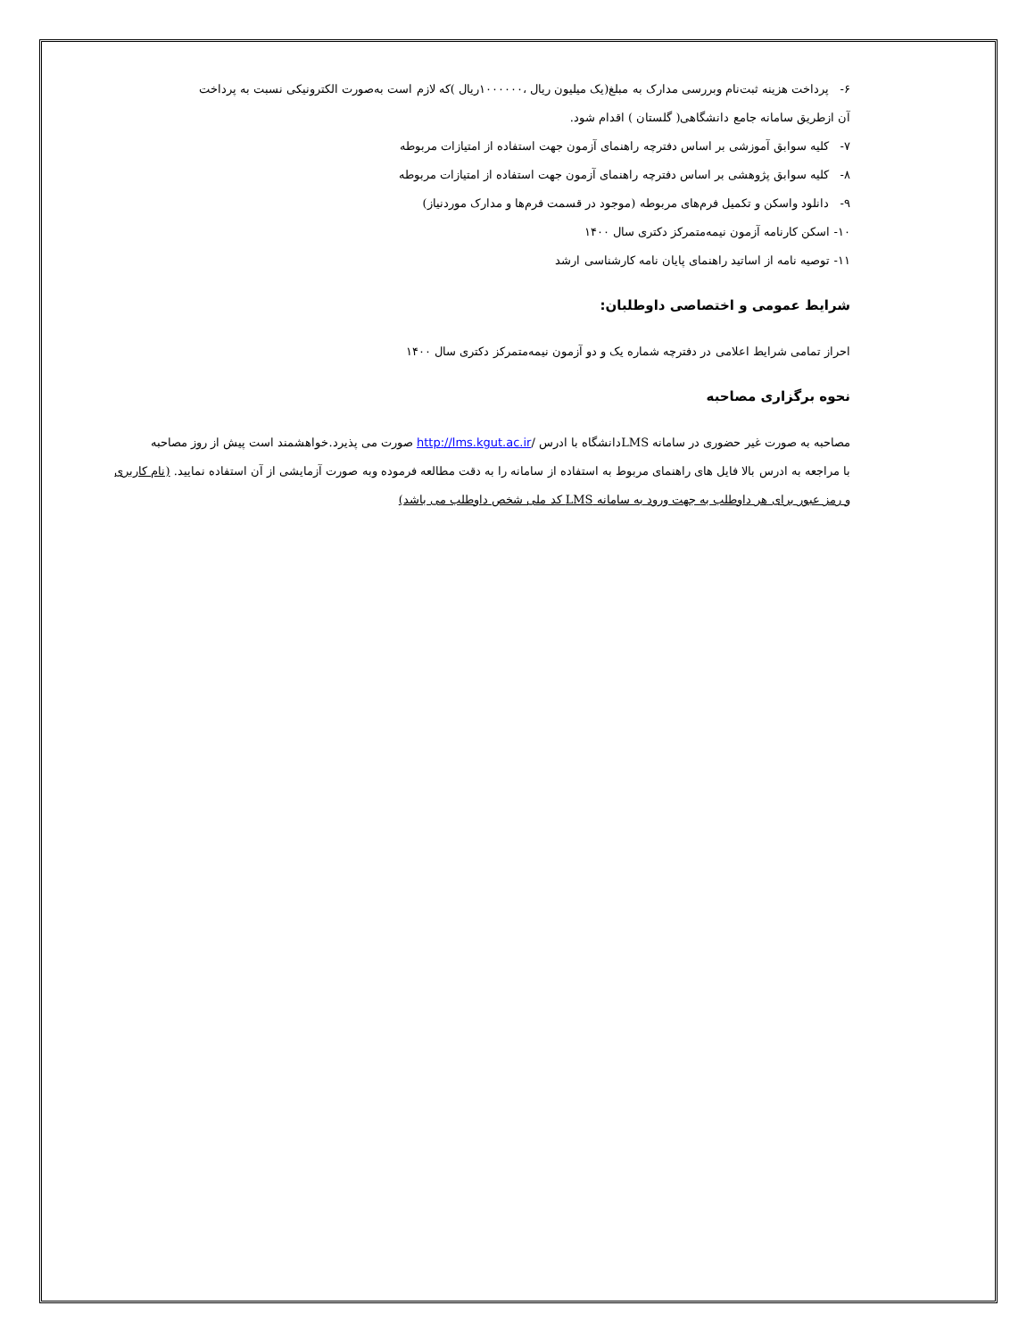۶- پرداخت هزینه ثبت‌نام وبررسی مدارک به مبلغ(یک میلیون ریال ،۱۰۰۰۰۰۰ریال )که لازم است به‌صورت الکترونیکی نسبت به پرداخت
آن ازطریق سامانه جامع دانشگاهی( گلستان ) اقدام شود.
۷- کلیه سوابق آموزشی بر اساس دفترچه راهنمای آزمون جهت استفاده از امتیازات مربوطه
۸- کلیه سوابق پژوهشی بر اساس دفترچه راهنمای آزمون جهت استفاده از امتیازات مربوطه
۹- دانلود واسکن و تکمیل فرم‌های مربوطه (موجود در قسمت فرم‌ها و مدارک موردنیاز)
۱۰- اسکن کارنامه آزمون نیمه‌متمرکز دکتری سال ۱۴۰۰
۱۱- توصیه نامه از اساتید راهنمای پایان نامه کارشناسی ارشد
شرایط عمومی و اختصاصی داوطلبان:
احراز تمامی شرایط اعلامی در دفترچه شماره یک و دو آزمون نیمه‌متمرکز دکتری سال ۱۴۰۰
نحوه برگزاری مصاحبه
مصاحبه به صورت غیر حضوری در سامانه LMSدانشگاه با ادرس /http://lms.kgut.ac.ir صورت می پذیرد.خواهشمند است پیش از روز مصاحبه
با مراجعه به ادرس بالا فایل های راهنمای مربوط به استفاده از سامانه را به دقت مطالعه فرموده وبه صورت آزمایشی از آن استفاده نمایید. (نام کاربری
و رمز عبور برای هر داوطلب به جهت ورود به سامانه LMS کد ملی شخص داوطلب می باشد)